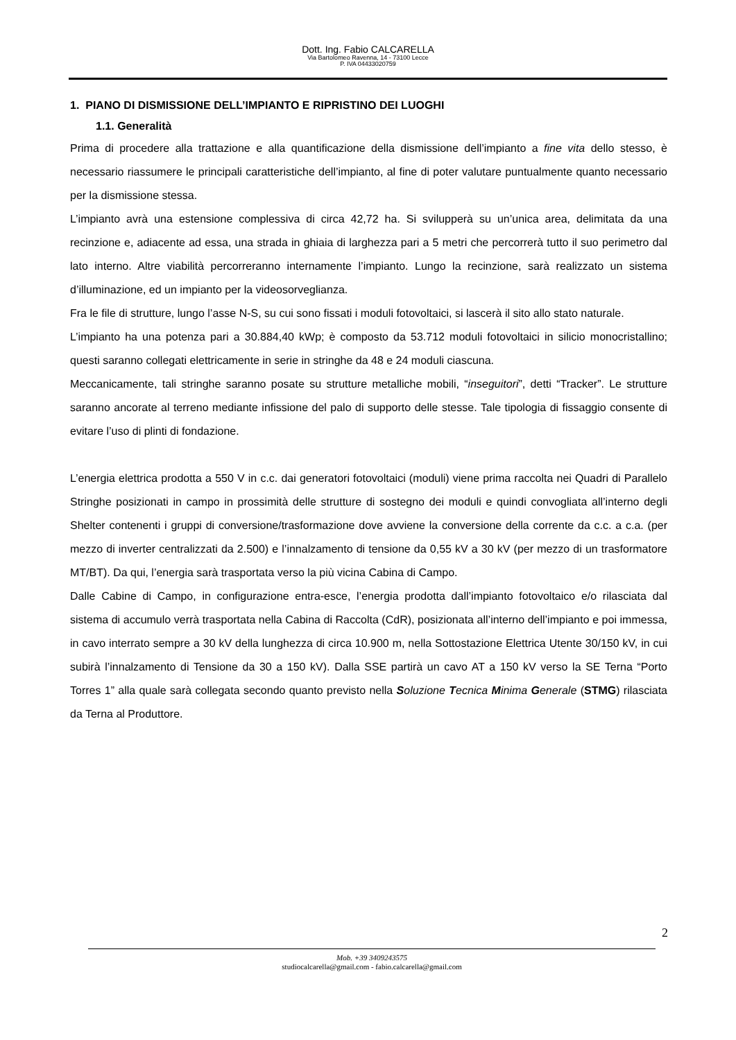Dott. Ing. Fabio CALCARELLA
Via Bartolomeo Ravenna, 14 - 73100 Lecce
P. IVA 04433020759
1. PIANO DI DISMISSIONE DELL’IMPIANTO E RIPRISTINO DEI LUOGHI
1.1. Generalità
Prima di procedere alla trattazione e alla quantificazione della dismissione dell’impianto a fine vita dello stesso, è necessario riassumere le principali caratteristiche dell’impianto, al fine di poter valutare puntualmente quanto necessario per la dismissione stessa.
L’impianto avrà una estensione complessiva di circa 42,72 ha. Si svilupperà su un’unica area, delimitata da una recinzione e, adiacente ad essa, una strada in ghiaia di larghezza pari a 5 metri che percorrerà tutto il suo perimetro dal lato interno. Altre viabilità percorreranno internamente l’impianto. Lungo la recinzione, sarà realizzato un sistema d’illuminazione, ed un impianto per la videosorveglianza.
Fra le file di strutture, lungo l’asse N-S, su cui sono fissati i moduli fotovoltaici, si lascerà il sito allo stato naturale.
L’impianto ha una potenza pari a 30.884,40 kWp; è composto da 53.712 moduli fotovoltaici in silicio monocristallino; questi saranno collegati elettricamente in serie in stringhe da 48 e 24 moduli ciascuna.
Meccanicamente, tali stringhe saranno posate su strutture metalliche mobili, “inseguitori”, detti “Tracker”. Le strutture saranno ancorate al terreno mediante infissione del palo di supporto delle stesse. Tale tipologia di fissaggio consente di evitare l’uso di plinti di fondazione.
L’energia elettrica prodotta a 550 V in c.c. dai generatori fotovoltaici (moduli) viene prima raccolta nei Quadri di Parallelo Stringhe posizionati in campo in prossimità delle strutture di sostegno dei moduli e quindi convogliata all’interno degli Shelter contenenti i gruppi di conversione/trasformazione dove avviene la conversione della corrente da c.c. a c.a. (per mezzo di inverter centralizzati da 2.500) e l’innalzamento di tensione da 0,55 kV a 30 kV (per mezzo di un trasformatore MT/BT). Da qui, l’energia sarà trasportata verso la più vicina Cabina di Campo.
Dalle Cabine di Campo, in configurazione entra-esce, l’energia prodotta dall’impianto fotovoltaico e/o rilasciata dal sistema di accumulo verrà trasportata nella Cabina di Raccolta (CdR), posizionata all’interno dell’impianto e poi immessa, in cavo interrato sempre a 30 kV della lunghezza di circa 10.900 m, nella Sottostazione Elettrica Utente 30/150 kV, in cui subirà l’innalzamento di Tensione da 30 a 150 kV). Dalla SSE partirà un cavo AT a 150 kV verso la SE Terna “Porto Torres 1” alla quale sarà collegata secondo quanto previsto nella Soluzione Tecnica Minima Generale (STMG) rilasciata da Terna al Produttore.
2
Mob. +39 3409243575
studiocalcarella@gmail.com - fabio.calcarella@gmail.com